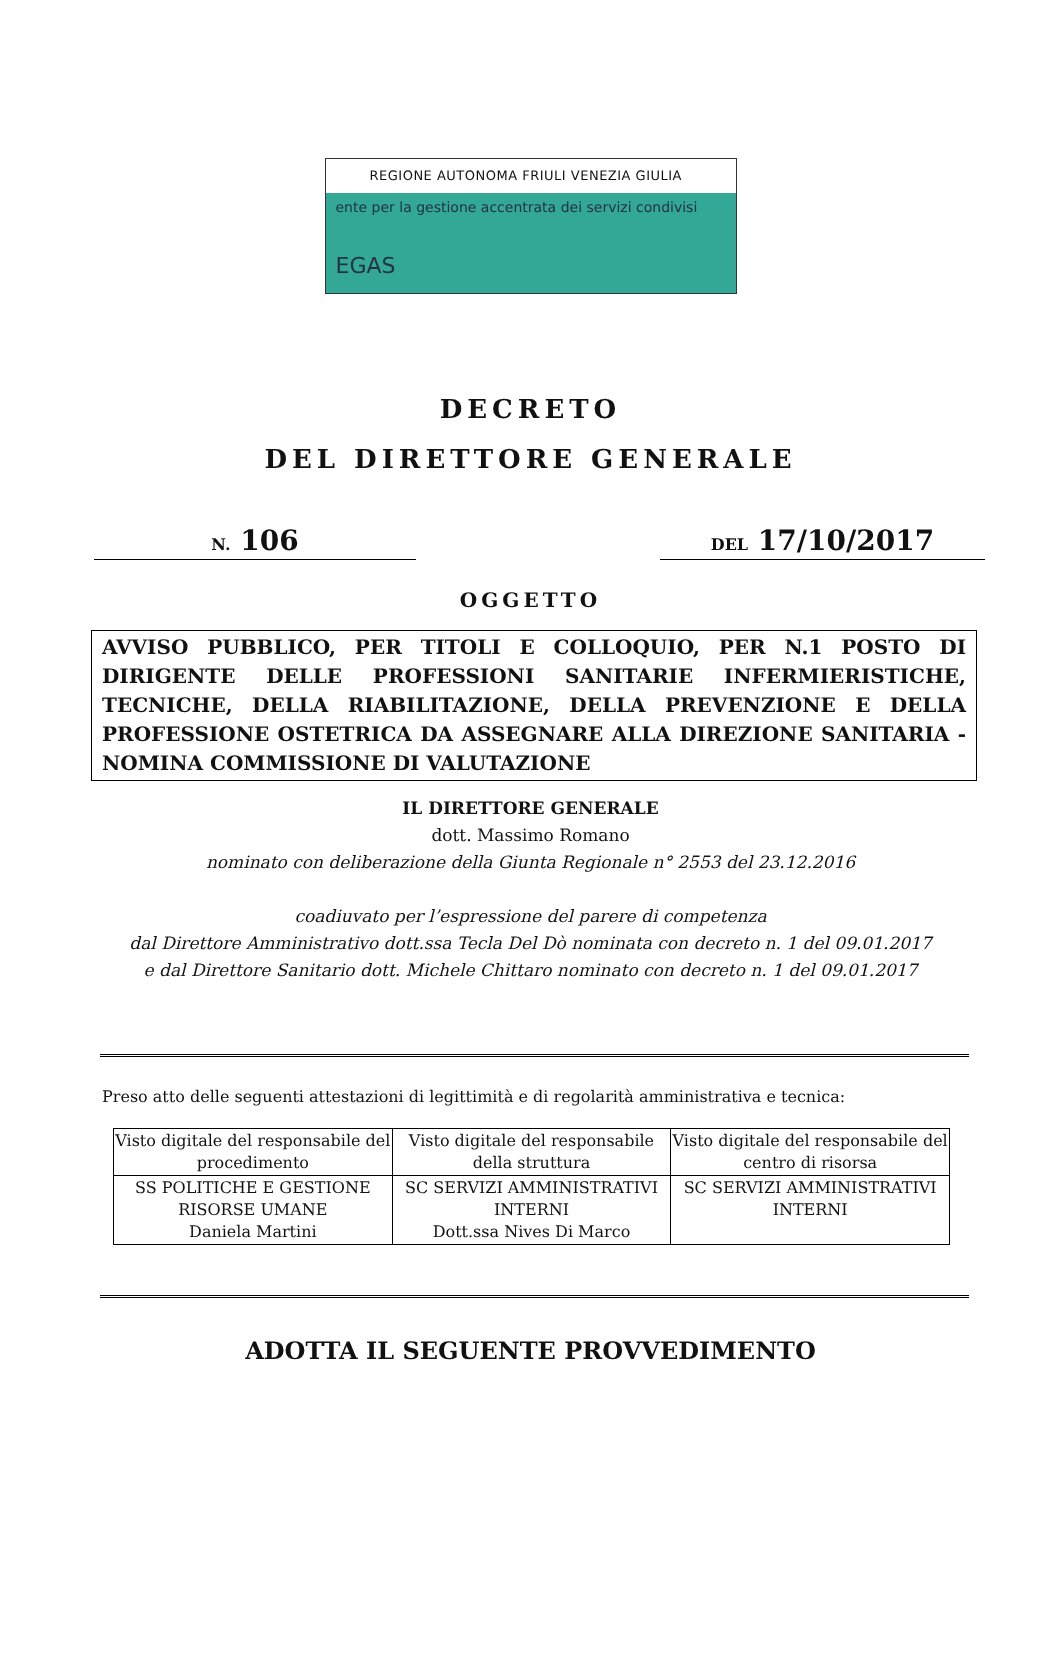REGIONE AUTONOMA FRIULI VENEZIA GIULIA
ente per la gestione accentrata dei servizi condivisi
EGAS
DECRETO
DEL DIRETTORE GENERALE
N. 106
DEL 17/10/2017
OGGETTO
AVVISO PUBBLICO, PER TITOLI E COLLOQUIO, PER N.1 POSTO DI DIRIGENTE DELLE PROFESSIONI SANITARIE INFERMIERISTICHE, TECNICHE, DELLA RIABILITAZIONE, DELLA PREVENZIONE E DELLA PROFESSIONE OSTETRICA DA ASSEGNARE ALLA DIREZIONE SANITARIA - NOMINA COMMISSIONE DI VALUTAZIONE
IL DIRETTORE GENERALE
dott. Massimo Romano
nominato con deliberazione della Giunta Regionale n° 2553 del 23.12.2016
coadiuvato per l’espressione del parere di competenza
dal Direttore Amministrativo dott.ssa Tecla Del Dò nominata con decreto n. 1 del 09.01.2017
e dal Direttore Sanitario dott. Michele Chittaro nominato con decreto n. 1 del 09.01.2017
Preso atto delle seguenti attestazioni di legittimità e di regolarità amministrativa e tecnica:
| Visto digitale del responsabile del procedimento | Visto digitale del responsabile della struttura | Visto digitale del responsabile del centro di risorsa |
| SS POLITICHE E GESTIONE RISORSE UMANE Daniela Martini | SC SERVIZI AMMINISTRATIVI INTERNI Dott.ssa Nives Di Marco | SC SERVIZI AMMINISTRATIVI INTERNI |
ADOTTA IL SEGUENTE PROVVEDIMENTO